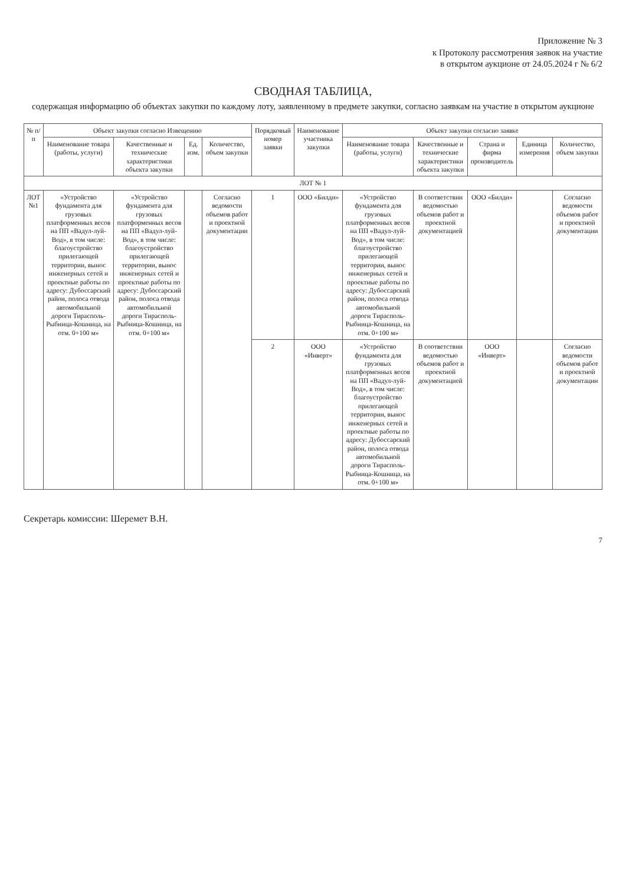Приложение № 3
к Протоколу рассмотрения заявок на участие
в открытом аукционе от 24.05.2024 г № 6/2
СВОДНАЯ ТАБЛИЦА,
содержащая информацию об объектах закупки по каждому лоту, заявленному в предмете закупки, согласно заявкам на участие в открытом аукционе
| № п/п | Объект закупки согласно Извещению | | | | Порядковый номер заявки | Наименование участника закупки | Объект закупки согласно заявке | | | | |
| --- | --- | --- | --- | --- | --- | --- | --- | --- | --- | --- | --- |
| | Наименование товара (работы, услуги) | Качественные и технические характеристики объекта закупки | Ед. изм. | Количество, объем закупки | | | Наименование товара (работы, услуги) | Качественные и технические характеристики объекта закупки | Страна и фирма производитель | Единица измерения | Количество, объем закупки |
| ЛОТ № 1 | | | | | | | | | | | |
| ЛОТ №1 | «Устройство фундамента для грузовых платформенных весов на ПП «Вадул-луй-Вод», в том числе: благоустройство прилегающей территории, вынос инженерных сетей и проектные работы по адресу: Дубоссарский район, полоса отвода автомобильной дороги Тирасполь-Рыбница-Кошница, на отм. 0+100 м» | «Устройство фундамента для грузовых платформенных весов на ПП «Вадул-луй-Вод», в том числе: благоустройство прилегающей территории, вынос инженерных сетей и проектные работы по адресу: Дубоссарский район, полоса отвода автомобильной дороги Тирасполь-Рыбница-Кошница, на отм. 0+100 м» | | Согласно ведомости объемов работ и проектной документации | 1 | ООО «Билди» | «Устройство фундамента для грузовых платформенных весов на ПП «Вадул-луй-Вод», в том числе: благоустройство прилегающей территории, вынос инженерных сетей и проектные работы по адресу: Дубоссарский район, полоса отвода автомобильной дороги Тирасполь-Рыбница-Кошница, на отм. 0+100 м» | В соответствии ведомостью объемов работ и проектной документацией | ООО «Билди» | | Согласно ведомости объемов работ и проектной документации |
| | | | | | 2 | ООО «Инверт» | «Устройство фундамента для грузовых платформенных весов на ПП «Вадул-луй-Вод», в том числе: благоустройство прилегающей территории, вынос инженерных сетей и проектные работы по адресу: Дубоссарский район, полоса отвода автомобильной дороги Тирасполь-Рыбница-Кошница, на отм. 0+100 м» | В соответствии ведомостью объемов работ и проектной документацией | ООО «Инверт» | | Согласно ведомости объемов работ и проектной документации |
Секретарь комиссии: Шеремет В.Н.
7